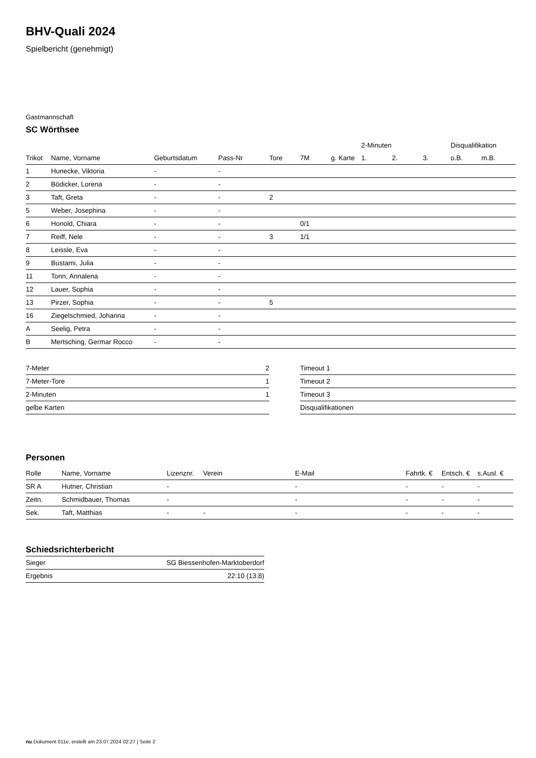BHV-Quali 2024
Spielbericht (genehmigt)
Gastmannschaft
SC Wörthsee
| | | | | | | | 2-Minuten | | | Disqualifikation | |
| --- | --- | --- | --- | --- | --- | --- | --- | --- | --- | --- | --- |
| Trikot | Name, Vorname | Geburtsdatum | Pass-Nr | Tore | 7M | g. Karte | 1. | 2. | 3. | o.B. | m.B. |
| 1 | Hunecke, Viktoria | - | - | | | | | | | | |
| 2 | Bödicker, Lorena | - | - | | | | | | | | |
| 3 | Taft, Greta | - | - | 2 | | | | | | | |
| 5 | Weber, Josephina | - | - | | | | | | | | |
| 6 | Honold, Chiara | - | - | | 0/1 | | | | | | |
| 7 | Reiff, Nele | - | - | 3 | 1/1 | | | | | | |
| 8 | Leissle, Eva | - | - | | | | | | | | |
| 9 | Bustami, Julia | - | - | | | | | | | | |
| 11 | Tonn, Annalena | - | - | | | | | | | | |
| 12 | Lauer, Sophia | - | - | | | | | | | | |
| 13 | Pirzer, Sophia | - | - | 5 | | | | | | | |
| 16 | Ziegelschmied, Johanna | - | - | | | | | | | | |
| A | Seelig, Petra | - | - | | | | | | | | |
| B | Mertsching, Germar Rocco | - | - | | | | | | | | |
| 7-Meter | 2 |
| 7-Meter-Tore | 1 |
| 2-Minuten | 1 |
| gelbe Karten | |
| Timeout 1 |
| Timeout 2 |
| Timeout 3 |
| Disqualifikationen |
Personen
| Rolle | Name, Vorname | Lizenznr. | Verein | E-Mail | Fahrtk. € | Entsch. € | s.Ausl. € |
| --- | --- | --- | --- | --- | --- | --- | --- |
| SR A | Hutner, Christian | - | | - | - | - | - |
| Zeitn. | Schmidbauer, Thomas | - | | - | - | - | - |
| Sek. | Taft, Matthias | - | - | - | - | - | - |
Schiedsrichterbericht
| Sieger | SG Biessenhofen-Marktoberdorf |
| Ergebnis | 22:10 (13:8) |
nu.Dokument 011e, erstellt am 23.07.2024 02:27 | Seite 2